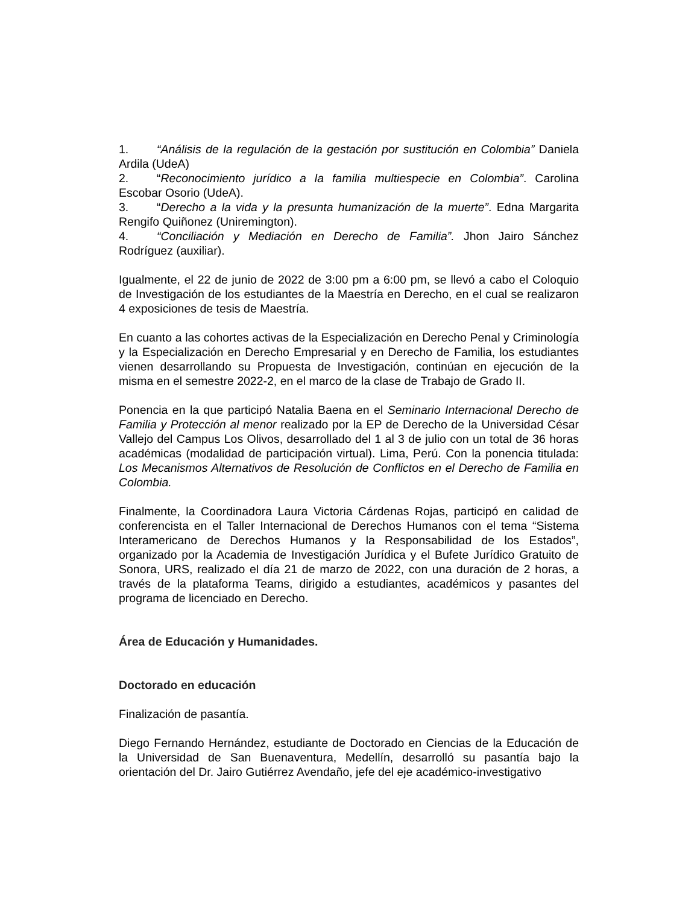1. “Análisis de la regulación de la gestación por sustitución en Colombia” Daniela Ardila (UdeA)
2. “Reconocimiento jurídico a la familia multiespecie en Colombia”. Carolina Escobar Osorio (UdeA).
3. “Derecho a la vida y la presunta humanización de la muerte”. Edna Margarita Rengifo Quiñonez (Uniremington).
4. “Conciliación y Mediación en Derecho de Familia”. Jhon Jairo Sánchez Rodríguez (auxiliar).
Igualmente, el 22 de junio de 2022 de 3:00 pm a 6:00 pm, se llevó a cabo el Coloquio de Investigación de los estudiantes de la Maestría en Derecho, en el cual se realizaron 4 exposiciones de tesis de Maestría.
En cuanto a las cohortes activas de la Especialización en Derecho Penal y Criminología y la Especialización en Derecho Empresarial y en Derecho de Familia, los estudiantes vienen desarrollando su Propuesta de Investigación, continúan en ejecución de la misma en el semestre 2022-2, en el marco de la clase de Trabajo de Grado II.
Ponencia en la que participó Natalia Baena en el Seminario Internacional Derecho de Familia y Protección al menor realizado por la EP de Derecho de la Universidad César Vallejo del Campus Los Olivos, desarrollado del 1 al 3 de julio con un total de 36 horas académicas (modalidad de participación virtual). Lima, Perú. Con la ponencia titulada: Los Mecanismos Alternativos de Resolución de Conflictos en el Derecho de Familia en Colombia.
Finalmente, la Coordinadora Laura Victoria Cárdenas Rojas, participó en calidad de conferencista en el Taller Internacional de Derechos Humanos con el tema “Sistema Interamericano de Derechos Humanos y la Responsabilidad de los Estados”, organizado por la Academia de Investigación Jurídica y el Bufete Jurídico Gratuito de Sonora, URS, realizado el día 21 de marzo de 2022, con una duración de 2 horas, a través de la plataforma Teams, dirigido a estudiantes, académicos y pasantes del programa de licenciado en Derecho.
Área de Educación y Humanidades.
Doctorado en educación
Finalización de pasantía.
Diego Fernando Hernández, estudiante de Doctorado en Ciencias de la Educación de la Universidad de San Buenaventura, Medellín, desarrolló su pasantía bajo la orientación del Dr. Jairo Gutiérrez Avendaño, jefe del eje académico-investigativo